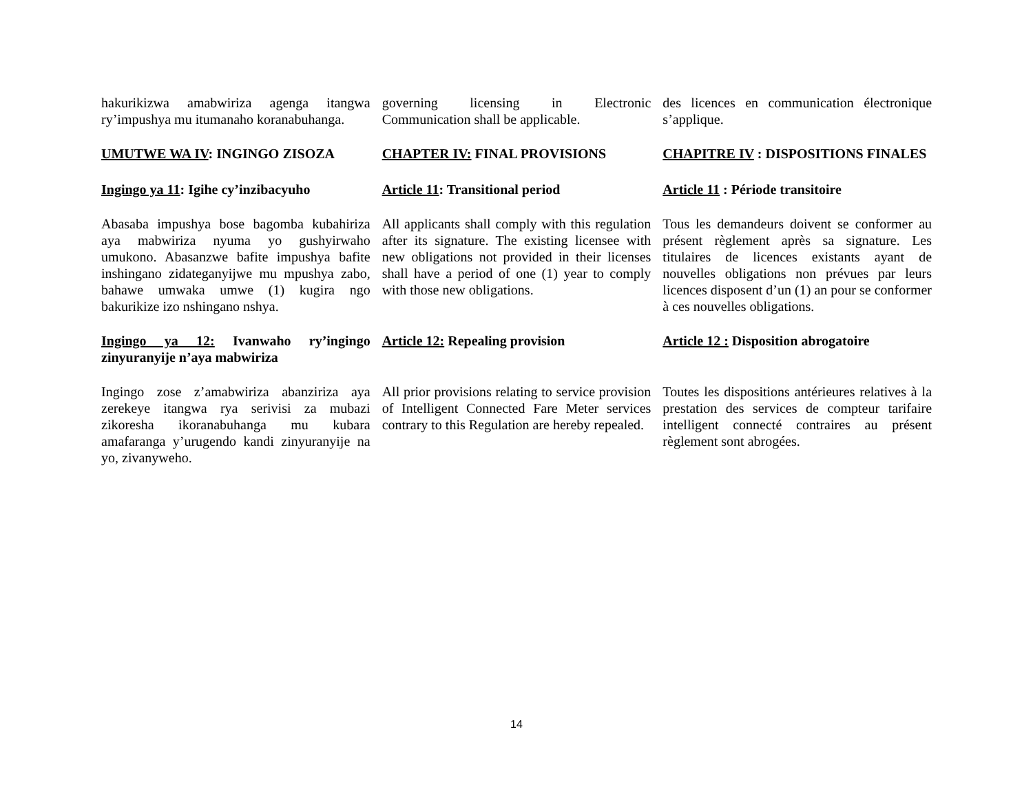hakurikizwa amabwiriza agenga itangwa ry’impushya mu itumanaho koranabuhanga.
governing licensing in Electronic Communication shall be applicable.
des licences en communication électronique s’applique.
UMUTWE WA IV: INGINGO ZISOZA CHAPTER IV: FINAL PROVISIONS CHAPITRE IV : DISPOSITIONS FINALES
Ingingo ya 11: Igihe cy’inzibacyuho
Article 11: Transitional period
Article 11 : Période transitoire
Abasaba impushya bose bagomba kubahiriza aya mabwiriza nyuma yo gushyirwaho umukono. Abasanzwe bafite impushya bafite inshingano zidateganyijwe mu mpushya zabo, bahawe umwaka umwe (1) kugira ngo bakurikize izo nshingano nshya.
All applicants shall comply with this regulation after its signature. The existing licensee with new obligations not provided in their licenses shall have a period of one (1) year to comply with those new obligations.
Tous les demandeurs doivent se conformer au présent règlement après sa signature. Les titulaires de licences existants ayant de nouvelles obligations non prévues par leurs licences disposent d’un (1) an pour se conformer à ces nouvelles obligations.
Ingingo ya 12: Ivanwaho ry’ingingo zinyuranyije n’aya mabwiriza
Article 12: Repealing provision
Article 12 : Disposition abrogatoire
Ingingo zose z’amabwiriza abanziriza aya zerekeye itangwa rya serivisi za mubazi zikoresha ikoranabuhanga mu kubara amafaranga y’urugendo kandi zinyuranyije na yo, zivanyweho.
All prior provisions relating to service provision of Intelligent Connected Fare Meter services contrary to this Regulation are hereby repealed.
Toutes les dispositions antérieures relatives à la prestation des services de compteur tarifaire intelligent connecté contraires au présent règlement sont abrogées.
14